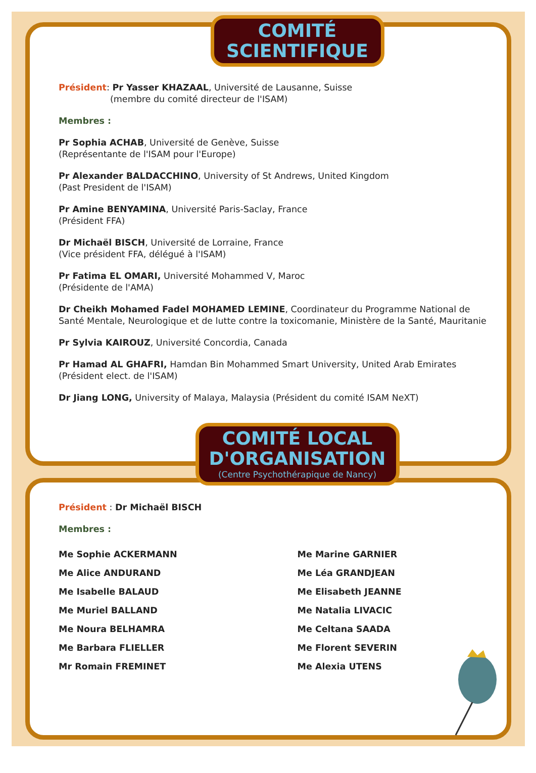COMITÉ
SCIENTIFIQUE
Président: Pr Yasser KHAZAAL, Université de Lausanne, Suisse
(membre du comité directeur de l'ISAM)
Membres :
Pr Sophia ACHAB, Université de Genève, Suisse
(Représentante de l'ISAM pour l'Europe)
Pr Alexander BALDACCHINO, University of St Andrews, United Kingdom
(Past President de l'ISAM)
Pr Amine BENYAMINA, Université Paris-Saclay, France
(Président FFA)
Dr Michaël BISCH, Université de Lorraine, France
(Vice président FFA, délégué à l'ISAM)
Pr Fatima EL OMARI, Université Mohammed V, Maroc
(Présidente de l'AMA)
Dr Cheikh Mohamed Fadel MOHAMED LEMINE, Coordinateur du Programme National de
Santé Mentale, Neurologique et de lutte contre la toxicomanie, Ministère de la Santé, Mauritanie
Pr Sylvia KAIROUZ, Université Concordia, Canada
Pr Hamad AL GHAFRI, Hamdan Bin Mohammed Smart University, United Arab Emirates
(Président elect. de l'ISAM)
Dr Jiang LONG, University of Malaya, Malaysia (Président du comité ISAM NeXT)
COMITÉ LOCAL
D'ORGANISATION
(Centre Psychothérapique de Nancy)
Président : Dr Michaël BISCH
Membres :
Me Sophie ACKERMANN
Me Alice ANDURAND
Me Isabelle BALAUD
Me Muriel BALLAND
Me Noura BELHAMRA
Me Barbara FLIELLER
Mr Romain FREMINET
Me Marine GARNIER
Me Léa GRANDJEAN
Me Elisabeth JEANNE
Me Natalia LIVACIC
Me Celtana SAADA
Me Florent SEVERIN
Me Alexia UTENS